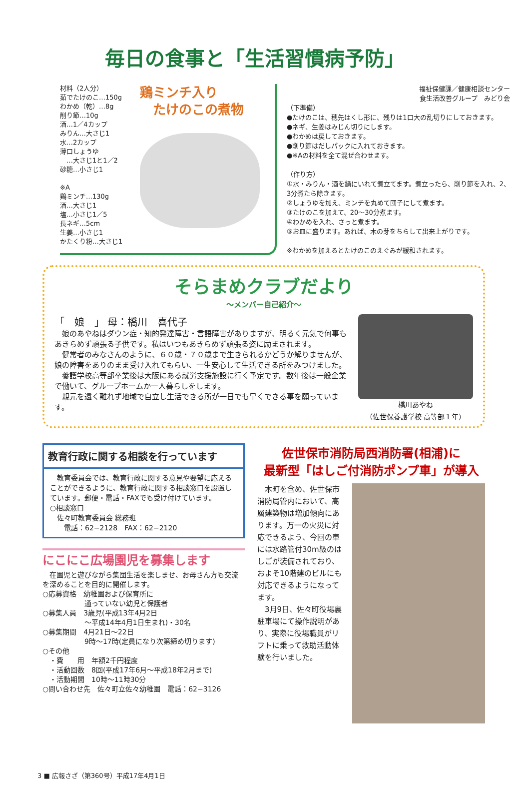毎日の食事と「生活習慣病予防」
材料（2人分）
茹でたけのこ…150g
わかめ（乾）…8g
削り節…10g
酒…1／4カップ
みりん…大さじ1
水…2カップ
薄口しょうゆ
　…大さじ1と1／2
砂糖…小さじ1
※A
鶏ミンチ…130g
酒…大さじ1
塩…小さじ1／5
長ネギ…5cm
生姜…小さじ1
かたくり粉…大さじ1
鶏ミンチ入り
　たけのこの煮物
福祉保健課／健康相談センター
食生活改善グループ　みどり会
（下準備）
●たけのこは、穂先はくし形に、残りは1口大の乱切りにしておきます。
●ネギ、生姜はみじん切りにします。
●わかめは戻しておきます。
●削り節はだしパックに入れておきます。
●※Aの材料を全て混ぜ合わせます。
（作り方）
①水・みりん・酒を鍋にいれて煮立てます。煮立ったら、削り節を入れ、2、3分煮たら除きます。
②しょうゆを加え、ミンチを丸めて団子にして煮ます。
③たけのこを加えて、20〜30分煮ます。
④わかめを入れ、さっと煮ます。
⑤お皿に盛ります。あれば、木の芽をちらして出来上がりです。
※わかめを加えるとたけのこのえぐみが緩和されます。
そらまめクラブだより
〜メンバー自己紹介〜
「　娘　」 母：橋川　喜代子
娘のあやねはダウン症・知的発達障害・言語障害がありますが、明るく元気で何事もあきらめず頑張る子供です。私はいつもあきらめず頑張る姿に励まされます。
健常者のみなさんのように、６０歳・７０歳まで生きられるかどうか解りませんが、娘の障害をありのまま受け入れてもらい、一生安心して生活できる所をみつけました。
養護学校高等部卒業後は大阪にある就労支援施設に行く予定です。数年後は一般企業で働いて、グループホームか一人暮らしをします。
親元を遠く離れず地域で自立し生活できる所が一日でも早くできる事を願っています。
橋川あやね
（佐世保養護学校 高等部１年）
教育行政に関する相談を行っています
　教育委員会では、教育行政に関する意見や要望に応えることができるように、教育行政に関する相談窓口を設置しています。郵便・電話・FAXでも受け付けています。
○相談窓口
　佐々町教育委員会 総務班
　　電話：62−2128　FAX：62−2120
にこにこ広場園児を募集します
　在園児と遊びながら集団生活を楽しませ、お母さん方も交流を深めることを目的に開催します。
○応募資格　幼稚園および保育所に
　　　　　　通っていない幼児と保護者
○募集人員　3歳児(平成13年4月2日
　　　　　　〜平成14年4月1日生まれ)・30名
○募集期間　4月21日〜22日
　　　　　　9時〜17時(定員になり次第締め切ります)
○その他
　・費　　用　年額2千円程度
　・活動回数　8回(平成17年6月〜平成18年2月まで)
　・活動期間　10時〜11時30分
○問い合わせ先　佐々町立佐々幼稚園　電話：62−3126
佐世保市消防局西消防署(相浦)に
最新型「はしご付消防ポンプ車」が導入
　本町を含め、佐世保市消防局管内において、高層建築物は増加傾向にあります。万一の火災に対応できるよう、今回の車には水路管付30m級のはしごが装備されており、およそ10階建のビルにも対応できるようになってます。
　3月9日、佐々町役場裏駐車場にて操作説明があり、実際に役場職員がリフトに乗って救助活動体験を行いました。
3 ■ 広報さざ（第360号）平成17年4月1日